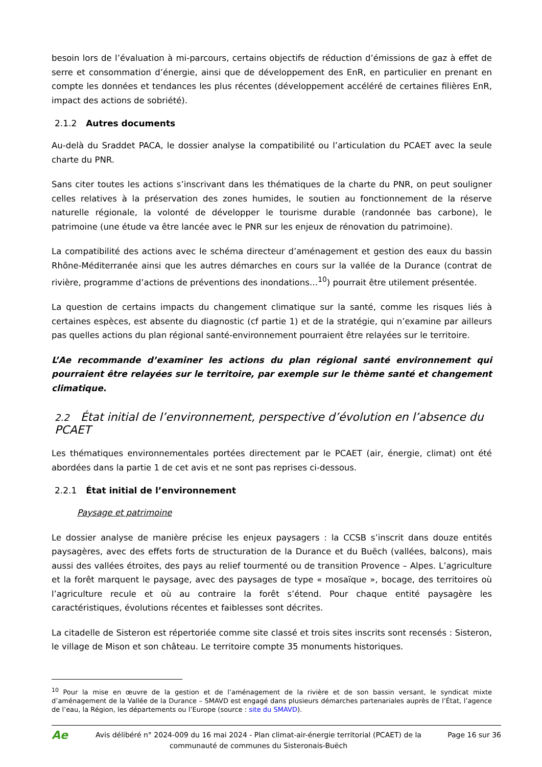besoin lors de l’évaluation à mi-parcours, certains objectifs de réduction d’émissions de gaz à effet de serre et consommation d’énergie, ainsi que de développement des EnR, en particulier en prenant en compte les données et tendances les plus récentes (développement accéléré de certaines filières EnR, impact des actions de sobriété).
2.1.2 Autres documents
Au-delà du Sraddet PACA, le dossier analyse la compatibilité ou l’articulation du PCAET avec la seule charte du PNR.
Sans citer toutes les actions s’inscrivant dans les thématiques de la charte du PNR, on peut souligner celles relatives à la préservation des zones humides, le soutien au fonctionnement de la réserve naturelle régionale, la volonté de développer le tourisme durable (randonnée bas carbone), le patrimoine (une étude va être lancée avec le PNR sur les enjeux de rénovation du patrimoine).
La compatibilité des actions avec le schéma directeur d’aménagement et gestion des eaux du bassin Rhône-Méditerranée ainsi que les autres démarches en cours sur la vallée de la Durance (contrat de rivière, programme d’actions de préventions des inondations…<sup>10</sup>) pourrait être utilement présentée.
La question de certains impacts du changement climatique sur la santé, comme les risques liés à certaines espèces, est absente du diagnostic (cf partie 1) et de la stratégie, qui n’examine par ailleurs pas quelles actions du plan régional santé-environnement pourraient être relayées sur le territoire.
L’Ae recommande d’examiner les actions du plan régional santé environnement qui pourraient être relayées sur le territoire, par exemple sur le thème santé et changement climatique.
2.2 État initial de l’environnement, perspective d’évolution en l’absence du PCAET
Les thématiques environnementales portées directement par le PCAET (air, énergie, climat) ont été abordées dans la partie 1 de cet avis et ne sont pas reprises ci-dessous.
2.2.1 État initial de l’environnement
Paysage et patrimoine
Le dossier analyse de manière précise les enjeux paysagers : la CCSB s’inscrit dans douze entités paysagères, avec des effets forts de structuration de la Durance et du Buëch (vallées, balcons), mais aussi des vallées étroites, des pays au relief tourmenté ou de transition Provence – Alpes. L’agriculture et la forêt marquent le paysage, avec des paysages de type « mosaïque », bocage, des territoires où l’agriculture recule et où au contraire la forêt s’étend. Pour chaque entité paysagère les caractéristiques, évolutions récentes et faiblesses sont décrites.
La citadelle de Sisteron est répertoriée comme site classé et trois sites inscrits sont recensés : Sisteron, le village de Mison et son château. Le territoire compte 35 monuments historiques.
<sup>10</sup> Pour la mise en œuvre de la gestion et de l’aménagement de la rivière et de son bassin versant, le syndicat mixte d’aménagement de la Vallée de la Durance – SMAVD est engagé dans plusieurs démarches partenariales auprès de l’État, l’agence de l’eau, la Région, les départements ou l’Europe (source : site du SMAVD).
Ae
Avis délibéré n° 2024-009 du 16 mai 2024 - Plan climat-air-énergie territorial (PCAET) de la communauté de communes du Sisteronais-Buëch
Page 16 sur 36